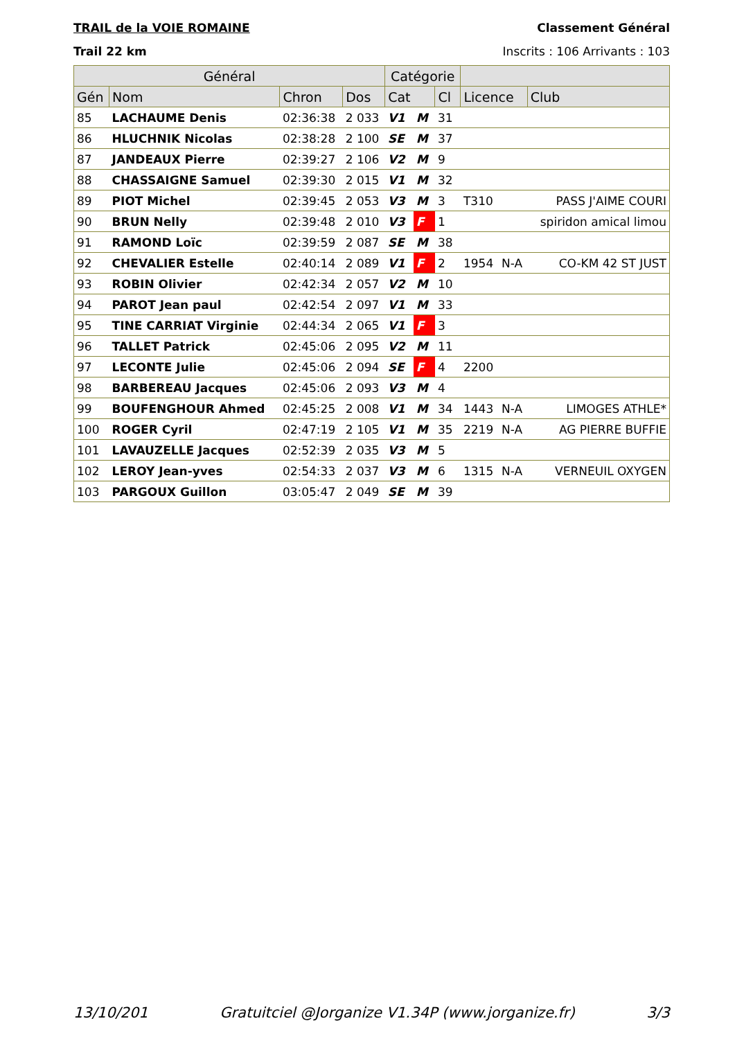TRAIL de la VOIE ROMAINE Classement Général
Trail 22 km Inscrits : 106 Arrivants : 103
| Général | | | | Catégorie | | | | | |
| --- | --- | --- | --- | --- | --- | --- | --- | --- | --- |
| Gén | Nom | Chron | Dos | Cat | | Cl | Licence | | Club |
| 85 | LACHAUME Denis | 02:36:38 | 2 033 | V1 | M | 31 | | | |
| 86 | HLUCHNIK Nicolas | 02:38:28 | 2 100 | SE | M | 37 | | | |
| 87 | JANDEAUX Pierre | 02:39:27 | 2 106 | V2 | M | 9 | | | |
| 88 | CHASSAIGNE Samuel | 02:39:30 | 2 015 | V1 | M | 32 | | | |
| 89 | PIOT Michel | 02:39:45 | 2 053 | V3 | M | 3 | T310 | | PASS J'AIME COURI |
| 90 | BRUN Nelly | 02:39:48 | 2 010 | V3 | F | 1 | | | spiridon amical limou |
| 91 | RAMOND Loïc | 02:39:59 | 2 087 | SE | M | 38 | | | |
| 92 | CHEVALIER Estelle | 02:40:14 | 2 089 | V1 | F | 2 | 1954 | N-A | CO-KM 42 ST JUST |
| 93 | ROBIN Olivier | 02:42:34 | 2 057 | V2 | M | 10 | | | |
| 94 | PAROT Jean paul | 02:42:54 | 2 097 | V1 | M | 33 | | | |
| 95 | TINE CARRIAT Virginie | 02:44:34 | 2 065 | V1 | F | 3 | | | |
| 96 | TALLET Patrick | 02:45:06 | 2 095 | V2 | M | 11 | | | |
| 97 | LECONTE Julie | 02:45:06 | 2 094 | SE | F | 4 | 2200 | | |
| 98 | BARBEREAU Jacques | 02:45:06 | 2 093 | V3 | M | 4 | | | |
| 99 | BOUFENGHOUR Ahmed | 02:45:25 | 2 008 | V1 | M | 34 | 1443 | N-A | LIMOGES ATHLE* |
| 100 | ROGER Cyril | 02:47:19 | 2 105 | V1 | M | 35 | 2219 | N-A | AG PIERRE BUFFIE |
| 101 | LAVAUZELLE Jacques | 02:52:39 | 2 035 | V3 | M | 5 | | | |
| 102 | LEROY Jean-yves | 02:54:33 | 2 037 | V3 | M | 6 | 1315 | N-A | VERNEUIL OXYGEN |
| 103 | PARGOUX Guillon | 03:05:47 | 2 049 | SE | M | 39 | | | |
13/10/201 Gratuitciel @Jorganize V1.34P (www.jorganize.fr) 3/3